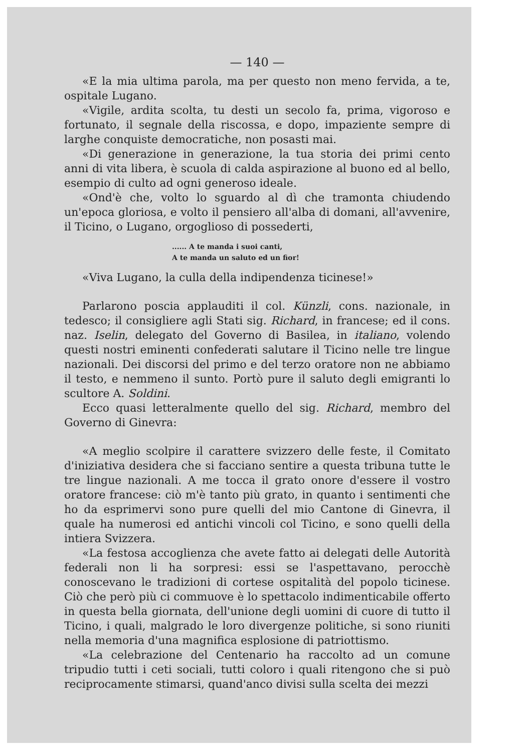— 140 —
«E la mia ultima parola, ma per questo non meno fervida, a te, ospitale Lugano.
«Vigile, ardita scolta, tu desti un secolo fa, prima, vigoroso e fortunato, il segnale della riscossa, e dopo, impaziente sempre di larghe conquiste democratiche, non posasti mai.
«Di generazione in generazione, la tua storia dei primi cento anni di vita libera, è scuola di calda aspirazione al buono ed al bello, esempio di culto ad ogni generoso ideale.
«Ond'è che, volto lo sguardo al dì che tramonta chiudendo un'epoca gloriosa, e volto il pensiero all'alba di domani, all'avvenire, il Ticino, o Lugano, orgoglioso di possederti,
...... A te manda i suoi canti,
A te manda un saluto ed un fior!
«Viva Lugano, la culla della indipendenza ticinese!»
Parlarono poscia applauditi il col. Künzli, cons. nazionale, in tedesco; il consigliere agli Stati sig. Richard, in francese; ed il cons. naz. Iselin, delegato del Governo di Basilea, in italiano, volendo questi nostri eminenti confederati salutare il Ticino nelle tre lingue nazionali. Dei discorsi del primo e del terzo oratore non ne abbiamo il testo, e nemmeno il sunto. Portò pure il saluto degli emigranti lo scultore A. Soldini.
Ecco quasi letteralmente quello del sig. Richard, membro del Governo di Ginevra:
«A meglio scolpire il carattere svizzero delle feste, il Comitato d'iniziativa desidera che si facciano sentire a questa tribuna tutte le tre lingue nazionali. A me tocca il grato onore d'essere il vostro oratore francese: ciò m'è tanto più grato, in quanto i sentimenti che ho da esprimervi sono pure quelli del mio Cantone di Ginevra, il quale ha numerosi ed antichi vincoli col Ticino, e sono quelli della intiera Svizzera.
«La festosa accoglienza che avete fatto ai delegati delle Autorità federali non li ha sorpresi: essi se l'aspettavano, perocchè conoscevano le tradizioni di cortese ospitalità del popolo ticinese. Ciò che però più ci commuove è lo spettacolo indimenticabile offerto in questa bella giornata, dell'unione degli uomini di cuore di tutto il Ticino, i quali, malgrado le loro divergenze politiche, si sono riuniti nella memoria d'una magnifica esplosione di patriottismo.
«La celebrazione del Centenario ha raccolto ad un comune tripudio tutti i ceti sociali, tutti coloro i quali ritengono che si può reciprocamente stimarsi, quand'anco divisi sulla scelta dei mezzi